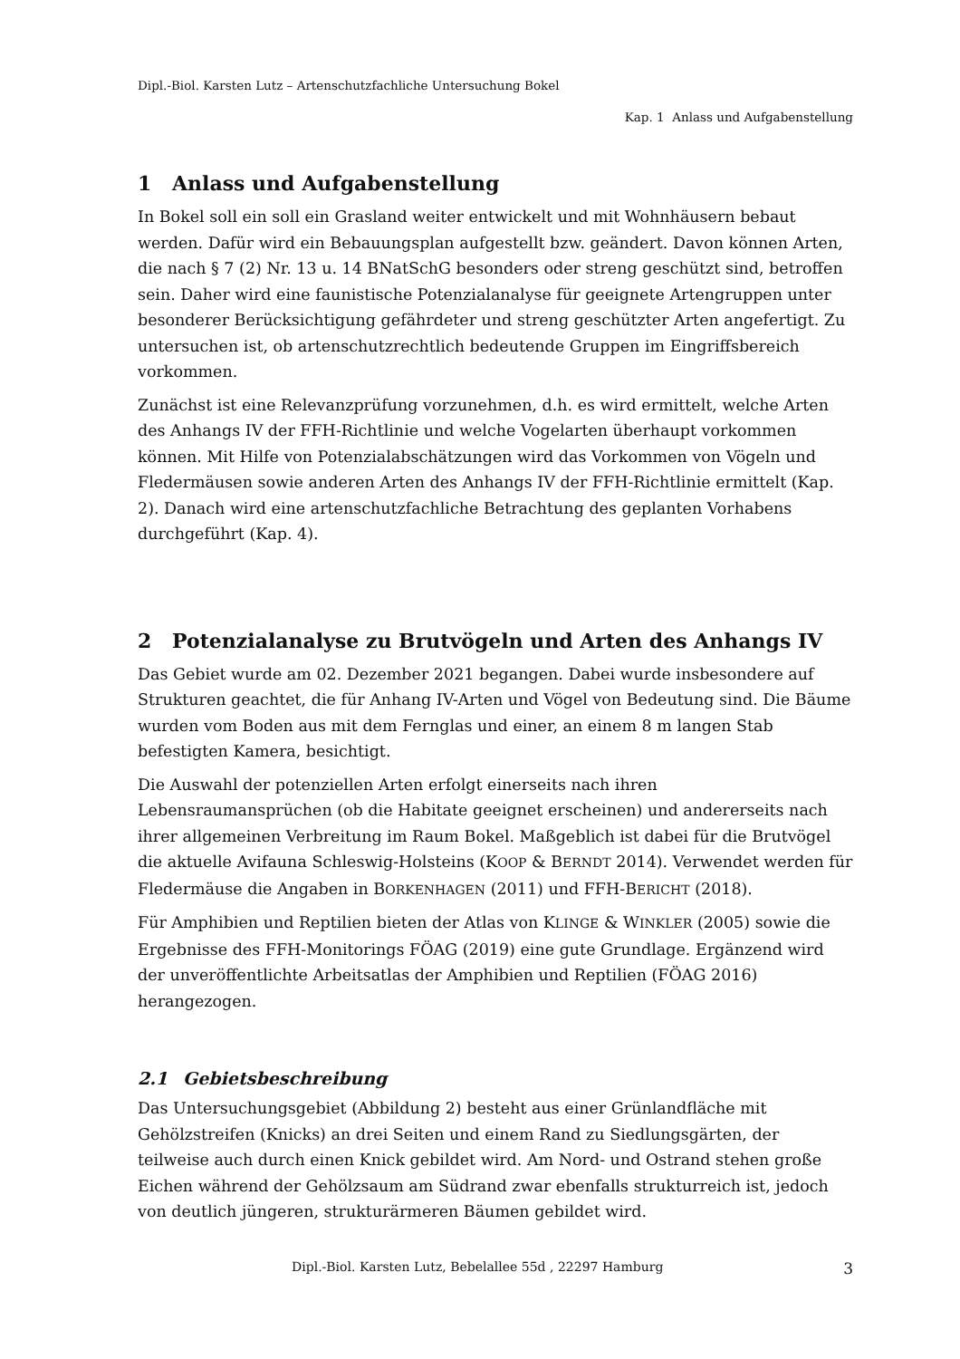Dipl.-Biol. Karsten Lutz – Artenschutzfachliche Untersuchung Bokel
Kap. 1 Anlass und Aufgabenstellung
1 Anlass und Aufgabenstellung
In Bokel soll ein soll ein Grasland weiter entwickelt und mit Wohnhäusern bebaut werden. Dafür wird ein Bebauungsplan aufgestellt bzw. geändert. Davon können Arten, die nach § 7 (2) Nr. 13 u. 14 BNatSchG besonders oder streng geschützt sind, betroffen sein. Daher wird eine faunistische Potenzialanalyse für geeignete Artengruppen unter besonderer Berücksichtigung gefährdeter und streng geschützter Arten angefertigt. Zu untersuchen ist, ob artenschutzrechtlich bedeutende Gruppen im Eingriffsbereich vorkommen.
Zunächst ist eine Relevanzprüfung vorzunehmen, d.h. es wird ermittelt, welche Arten des Anhangs IV der FFH-Richtlinie und welche Vogelarten überhaupt vorkommen können. Mit Hilfe von Potenzialabschätzungen wird das Vorkommen von Vögeln und Fledermäusen sowie anderen Arten des Anhangs IV der FFH-Richtlinie ermittelt (Kap. 2). Danach wird eine artenschutzfachliche Betrachtung des geplanten Vorhabens durchgeführt (Kap. 4).
2 Potenzialanalyse zu Brutvögeln und Arten des Anhangs IV
Das Gebiet wurde am 02. Dezember 2021 begangen. Dabei wurde insbesondere auf Strukturen geachtet, die für Anhang IV-Arten und Vögel von Bedeutung sind. Die Bäume wurden vom Boden aus mit dem Fernglas und einer, an einem 8 m langen Stab befestigten Kamera, besichtigt.
Die Auswahl der potenziellen Arten erfolgt einerseits nach ihren Lebensraumansprüchen (ob die Habitate geeignet erscheinen) und andererseits nach ihrer allgemeinen Verbreitung im Raum Bokel. Maßgeblich ist dabei für die Brutvögel die aktuelle Avifauna Schleswig-Holsteins (KOOP & BERNDT 2014). Verwendet werden für Fledermäuse die Angaben in BORKENHAGEN (2011) und FFH-BERICHT (2018).
Für Amphibien und Reptilien bieten der Atlas von KLINGE & WINKLER (2005) sowie die Ergebnisse des FFH-Monitorings FÖAG (2019) eine gute Grundlage. Ergänzend wird der unveröffentlichte Arbeitsatlas der Amphibien und Reptilien (FÖAG 2016) herangezogen.
2.1 Gebietsbeschreibung
Das Untersuchungsgebiet (Abbildung 2) besteht aus einer Grünlandfläche mit Gehölzstreifen (Knicks) an drei Seiten und einem Rand zu Siedlungsgärten, der teilweise auch durch einen Knick gebildet wird. Am Nord- und Ostrand stehen große Eichen während der Gehölzsaum am Südrand zwar ebenfalls strukturreich ist, jedoch von deutlich jüngeren, strukturärmeren Bäumen gebildet wird.
Dipl.-Biol. Karsten Lutz, Bebelallee 55d , 22297 Hamburg 3